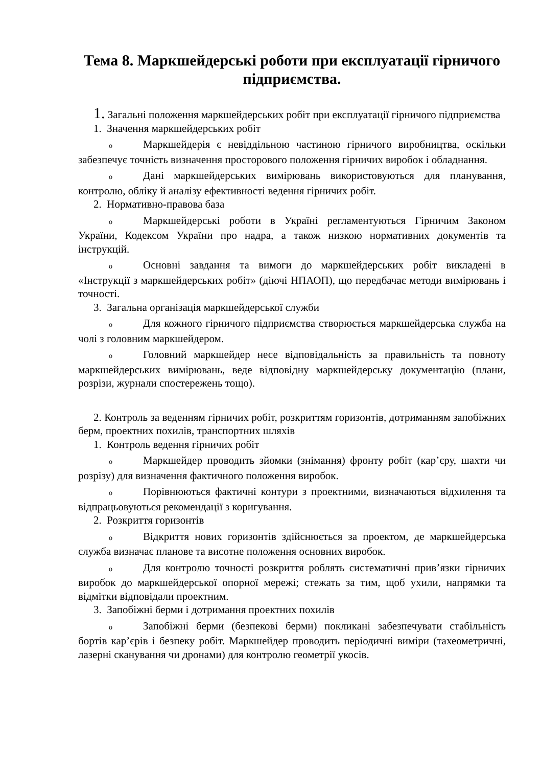Тема 8. Маркшейдерські роботи при експлуатації гірничого підприємства.
1. Загальні положення маркшейдерських робіт при експлуатації гірничого підприємства
1. Значення маркшейдерських робіт
o Маркшейдерія є невіддільною частиною гірничого виробництва, оскільки забезпечує точність визначення просторового положення гірничих виробок і обладнання.
o Дані маркшейдерських вимірювань використовуються для планування, контролю, обліку й аналізу ефективності ведення гірничих робіт.
2. Нормативно-правова база
o Маркшейдерські роботи в Україні регламентуються Гірничим Законом України, Кодексом України про надра, а також низкою нормативних документів та інструкцій.
o Основні завдання та вимоги до маркшейдерських робіт викладені в «Інструкції з маркшейдерських робіт» (діючі НПАОП), що передбачає методи вимірювань і точності.
3. Загальна організація маркшейдерської служби
o Для кожного гірничого підприємства створюється маркшейдерська служба на чолі з головним маркшейдером.
o Головний маркшейдер несе відповідальність за правильність та повноту маркшейдерських вимірювань, веде відповідну маркшейдерську документацію (плани, розрізи, журнали спостережень тощо).
2. Контроль за веденням гірничих робіт, розкриттям горизонтів, дотриманням запобіжних берм, проектних похилів, транспортних шляхів
1. Контроль ведення гірничих робіт
o Маркшейдер проводить зйомки (знімання) фронту робіт (кар’єру, шахти чи розрізу) для визначення фактичного положення виробок.
o Порівнюються фактичні контури з проектними, визначаються відхилення та відпрацьовуються рекомендації з коригування.
2. Розкриття горизонтів
o Відкриття нових горизонтів здійснюється за проектом, де маркшейдерська служба визначає планове та висотне положення основних виробок.
o Для контролю точності розкриття роблять систематичні прив’язки гірничих виробок до маркшейдерської опорної мережі; стежать за тим, щоб ухили, напрямки та відмітки відповідали проектним.
3. Запобіжні берми і дотримання проектних похилів
o Запобіжні берми (безпекові берми) покликані забезпечувати стабільність бортів кар’єрів і безпеку робіт. Маркшейдер проводить періодичні виміри (тахеометричні, лазерні сканування чи дронами) для контролю геометрії укосів.